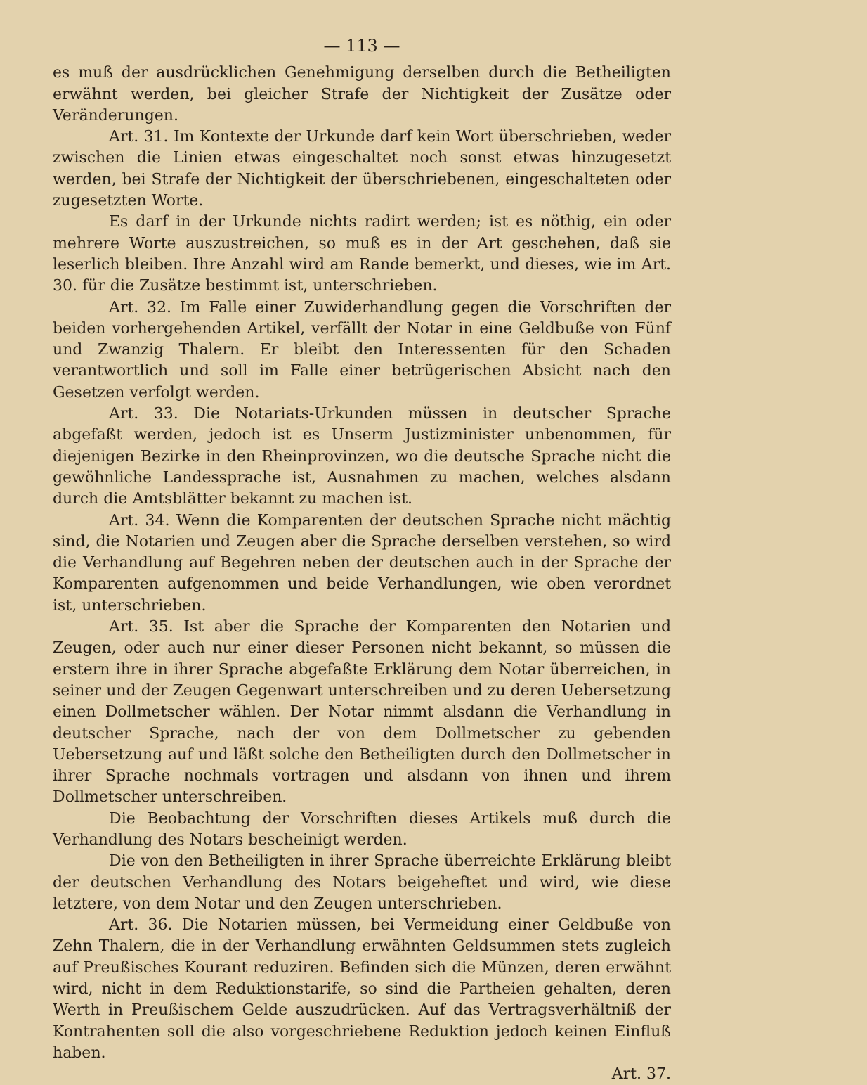— 113 —
es muß der ausdrücklichen Genehmigung derselben durch die Betheiligten erwähnt werden, bei gleicher Strafe der Nichtigkeit der Zusätze oder Veränderungen.
Art. 31. Im Kontexte der Urkunde darf kein Wort überschrieben, weder zwischen die Linien etwas eingeschaltet noch sonst etwas hinzugesetzt werden, bei Strafe der Nichtigkeit der überschriebenen, eingeschalteten oder zugesetzten Worte.
Es darf in der Urkunde nichts radirt werden; ist es nöthig, ein oder mehrere Worte auszustreichen, so muß es in der Art geschehen, daß sie leserlich bleiben. Ihre Anzahl wird am Rande bemerkt, und dieses, wie im Art. 30. für die Zusätze bestimmt ist, unterschrieben.
Art. 32. Im Falle einer Zuwiderhandlung gegen die Vorschriften der beiden vorhergehenden Artikel, verfällt der Notar in eine Geldbuße von Fünf und Zwanzig Thalern. Er bleibt den Interessenten für den Schaden verantwortlich und soll im Falle einer betrügerischen Absicht nach den Gesetzen verfolgt werden.
Art. 33. Die Notariats-Urkunden müssen in deutscher Sprache abgefaßt werden, jedoch ist es Unserm Justizminister unbenommen, für diejenigen Bezirke in den Rheinprovinzen, wo die deutsche Sprache nicht die gewöhnliche Landessprache ist, Ausnahmen zu machen, welches alsdann durch die Amtsblätter bekannt zu machen ist.
Art. 34. Wenn die Komparenten der deutschen Sprache nicht mächtig sind, die Notarien und Zeugen aber die Sprache derselben verstehen, so wird die Verhandlung auf Begehren neben der deutschen auch in der Sprache der Komparenten aufgenommen und beide Verhandlungen, wie oben verordnet ist, unterschrieben.
Art. 35. Ist aber die Sprache der Komparenten den Notarien und Zeugen, oder auch nur einer dieser Personen nicht bekannt, so müssen die erstern ihre in ihrer Sprache abgefaßte Erklärung dem Notar überreichen, in seiner und der Zeugen Gegenwart unterschreiben und zu deren Uebersetzung einen Dollmetscher wählen. Der Notar nimmt alsdann die Verhandlung in deutscher Sprache, nach der von dem Dollmetscher zu gebenden Uebersetzung auf und läßt solche den Betheiligten durch den Dollmetscher in ihrer Sprache nochmals vortragen und alsdann von ihnen und ihrem Dollmetscher unterschreiben.
Die Beobachtung der Vorschriften dieses Artikels muß durch die Verhandlung des Notars bescheinigt werden.
Die von den Betheiligten in ihrer Sprache überreichte Erklärung bleibt der deutschen Verhandlung des Notars beigeheftet und wird, wie diese letztere, von dem Notar und den Zeugen unterschrieben.
Art. 36. Die Notarien müssen, bei Vermeidung einer Geldbuße von Zehn Thalern, die in der Verhandlung erwähnten Geldsummen stets zugleich auf Preußisches Kourant reduziren. Befinden sich die Münzen, deren erwähnt wird, nicht in dem Reduktionstarife, so sind die Partheien gehalten, deren Werth in Preußischem Gelde auszudrücken. Auf das Vertragsverhältniß der Kontrahenten soll die also vorgeschriebene Reduktion jedoch keinen Einfluß haben.
Art. 37.